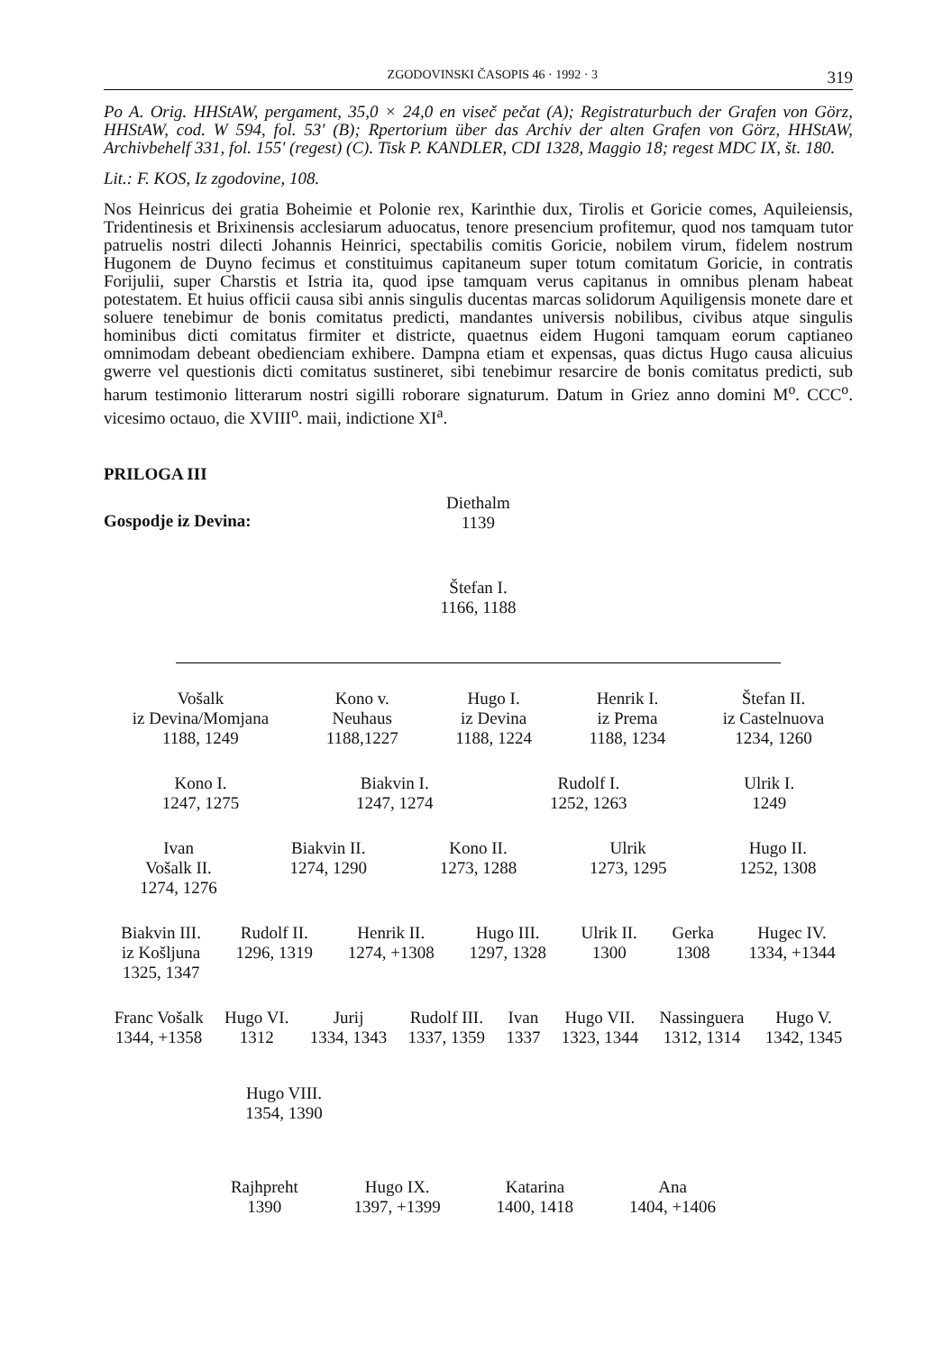ZGODOVINSKI ČASOPIS 46 · 1992 · 3 319
Po A. Orig. HHStAW, pergament, 35,0 × 24,0 en viseč pečat (A); Registraturbuch der Grafen von Görz, HHStAW, cod. W 594, fol. 53' (B); Rpertorium über das Archiv der alten Grafen von Görz, HHStAW, Archivbehelf 331, fol. 155' (regest) (C). Tisk P. KANDLER, CDI 1328, Maggio 18; regest MDC IX, št. 180.
Lit.: F. KOS, Iz zgodovine, 108.
Nos Heinricus dei gratia Boheimie et Polonie rex, Karinthie dux, Tirolis et Goricie comes, Aquileiensis, Tridentinesis et Brixinensis acclesiarum aduocatus, tenore presencium profitemur, quod nos tamquam tutor patruelis nostri dilecti Johannis Heinrici, spectabilis comitis Goricie, nobilem virum, fidelem nostrum Hugonem de Duyno fecimus et constituimus capitaneum super totum comitatum Goricie, in contratis Forijulii, super Charstis et Istria ita, quod ipse tamquam verus capitanus in omnibus plenam habeat potestatem. Et huius officii causa sibi annis singulis ducentas marcas solidorum Aquiligensis monete dare et soluere tenebimur de bonis comitatus predicti, mandantes universis nobilibus, civibus atque singulis hominibus dicti comitatus firmiter et districte, quaetnus eidem Hugoni tamquam eorum captianeo omnimodam debeant obedienciam exhibere. Dampna etiam et expensas, quas dictus Hugo causa alicuius gwerre vel questionis dicti comitatus sustineret, sibi tenebimur resarcire de bonis comitatus predicti, sub harum testimonio litterarum nostri sigilli roborare signaturum. Datum in Griez anno domini M<sup>o</sup>. CCC<sup>o</sup>. vicesimo octauo, die XVIII<sup>o</sup>. maii, indictione XI<sup>a</sup>.
PRILOGA III
Gospodje iz Devina:
Diethalm
1139
Štefan I.
1166, 1188
Vošalk
iz Devina/Momjana
1188, 1249
Kono v.
Neuhaus
1188,1227
Hugo I.
iz Devina
1188, 1224
Henrik I.
iz Prema
1188, 1234
Štefan II.
iz Castelnuova
1234, 1260
Kono I.
1247, 1275
Biakvin I.
1247, 1274
Rudolf I.
1252, 1263
Ulrik I.
1249
Ivan
Vošalk II.
1274, 1276
Biakvin II.
1274, 1290
Kono II.
1273, 1288
Ulrik
1273, 1295
Hugo II.
1252, 1308
Biakvin III.
iz Košljuna
1325, 1347
Rudolf II.
1296, 1319
Henrik II.
1274, +1308
Hugo III.
1297, 1328
Ulrik II.
1300
Gerka
1308
Hugec IV.
1334, +1344
Franc Vošalk
1344, +1358
Hugo VI.
1312
Jurij
1334, 1343
Rudolf III.
1337, 1359
Ivan
1337
Hugo VII.
1323, 1344
Nassinguera
1312, 1314
Hugo V.
1342, 1345
Hugo VIII.
1354, 1390
Rajhpreht
1390
Hugo IX.
1397, +1399
Katarina
1400, 1418
Ana
1404, +1406